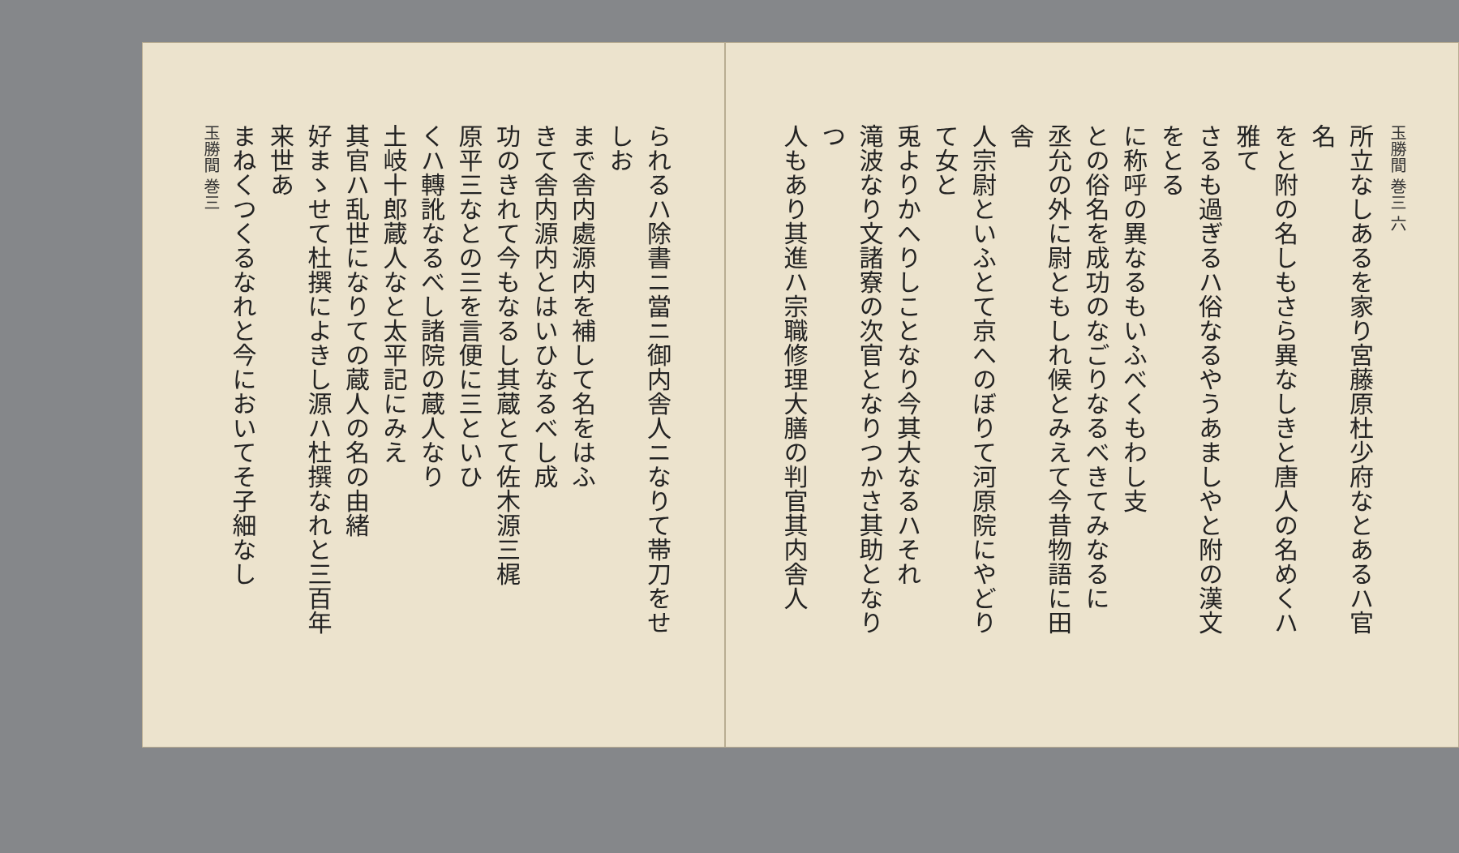られるハ除書ニ當ニ御内舎人ニなりて帯刀をせしお
まで舎内處源内を補して名をはふ
きて舎内源内とはいひなるべし成
功のきれて今もなるし其蔵とて佐木源三梶
原平三なとの三を言便に三といひ
くハ轉訛なるべし諸院の蔵人なり
土岐十郎蔵人なと太平記にみえ
其官ハ乱世になりての蔵人の名の由緒
好まゝせて杜撰によきし源ハ杜撰なれと三百年来世あ
まねくつくるなれと今においてそ子細なし
玉勝間 巻三
玉勝間 巻三 六
所立なしあるを家り宮藤原杜少府なとあるハ官名
をと附の名しもさら異なしきと唐人の名めくハ雅て
さるも過ぎるハ俗なるやうあましやと附の漢文をとる
に称呼の異なるもいふべくもわし支
との俗名を成功のなごりなるべきてみなるに
丞允の外に尉ともしれ候とみえて今昔物語に田舎
人宗尉といふとて京へのぼりて河原院にやどりて女と
兎よりかへりしことなり今其大なるハそれ
滝波なり文諸寮の次官となりつかさ其助となりつ
人もあり其進ハ宗職修理大膳の判官其内舎人